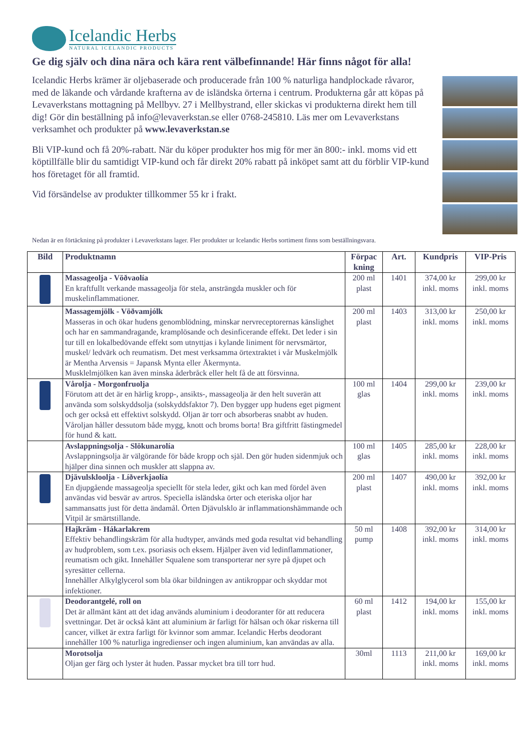Icelandic Herbs
NATURAL ICELANDIC PRODUCTS
Ge dig själv och dina nära och kära rent välbefinnande! Här finns något för alla!
Icelandic Herbs krämer är oljebaserade och producerade från 100 % naturliga handplockade råvaror, med de läkande och vårdande krafterna av de isländska örterna i centrum. Produkterna går att köpas på Levaverkstans mottagning på Mellbyv. 27 i Mellbystrand, eller skickas vi produkterna direkt hem till dig! Gör din beställning på info@levaverkstan.se eller 0768-245810. Läs mer om Levaverkstans verksamhet och produkter på www.levaverkstan.se
Bli VIP-kund och få 20%-rabatt. När du köper produkter hos mig för mer än 800:- inkl. moms vid ett köptillfälle blir du samtidigt VIP-kund och får direkt 20% rabatt på inköpet samt att du förblir VIP-kund hos företaget för all framtid.
Vid försändelse av produkter tillkommer 55 kr i frakt.
Nedan är en förtäckning på produkter i Levaverkstans lager. Fler produkter ur Icelandic Herbs sortiment finns som beställningsvara.
| Bild | Produktnamn | Förpac kning | Art. | Kundpris | VIP-Pris |
| --- | --- | --- | --- | --- | --- |
| | Massageolja - Vöðvaolía En kraftfullt verkande massageolja för stela, ansträngda muskler och för muskelinflammationer. | 200 ml plast | 1401 | 374,00 kr inkl. moms | 299,00 kr inkl. moms |
| | Massagemjölk - Vöðvamjólk Masseras in och ökar hudens genomblödning, minskar nervreceptorernas känslighet och har en sammandragande, kramplösande och desinficerande effekt. Det leder i sin tur till en lokalbedövande effekt som utnyttjas i kylande liniment för nervsmärtor, muskel/ ledvärk och reumatism. Det mest verksamma örtextraktet i vår Muskelmjölk är Mentha Arvensis = Japansk Mynta eller Åkermynta. Musklelmjölken kan även minska åderbråck eller helt få de att försvinna. | 200 ml plast | 1403 | 313,00 kr inkl. moms | 250,00 kr inkl. moms |
| | Vårolja - Morgonfruolja Förutom att det är en härlig kropp-, ansikts-, massageolja är den helt suverän att använda som solskyddsolja (solskyddsfaktor 7). Den bygger upp hudens eget pigment och ger också ett effektivt solskydd. Oljan är torr och absorberas snabbt av huden. Våroljan håller dessutom både mygg, knott och broms borta! Bra giftfritt fästingmedel för hund & katt. | 100 ml glas | 1404 | 299,00 kr inkl. moms | 239,00 kr inkl. moms |
| | Avslappningsolja - Slökunarolía Avslappningsolja är välgörande för både kropp och själ. Den gör huden sidenmjuk och hjälper dina sinnen och muskler att slappna av. | 100 ml glas | 1405 | 285,00 kr inkl. moms | 228,00 kr inkl. moms |
| | Djävulskloolja - Líðverkjaolía En djupgående massageolja speciellt för stela leder, gikt och kan med fördel även användas vid besvär av artros. Speciella isländska örter och eteriska oljor har sammansatts just för detta ändamål. Örten Djävulsklo är inflammationshämmande och Vitpil är smärtstillande. | 200 ml plast | 1407 | 490,00 kr inkl. moms | 392,00 kr inkl. moms |
| | Hajkräm - Hákarlakrem Effektiv behandlingskräm för alla hudtyper, används med goda resultat vid behandling av hudproblem, som t.ex. psoriasis och eksem. Hjälper även vid ledinflammationer, reumatism och gikt. Innehåller Squalene som transporterar ner syre på djupet och syresätter cellerna. Innehåller Alkylglycerol som bla ökar bildningen av antikroppar och skyddar mot infektioner. | 50 ml pump | 1408 | 392,00 kr inkl. moms | 314,00 kr inkl. moms |
| | Deodorantgelé, roll on Det är allmänt känt att det idag används aluminium i deodoranter för att reducera svettningar. Det är också känt att aluminium är farligt för hälsan och ökar riskerna till cancer, vilket är extra farligt för kvinnor som ammar. Icelandic Herbs deodorant innehåller 100 % naturliga ingredienser och ingen aluminium, kan användas av alla. | 60 ml plast | 1412 | 194,00 kr inkl. moms | 155,00 kr inkl. moms |
| | Morotsolja Oljan ger färg och lyster åt huden. Passar mycket bra till torr hud. | 30ml | 1113 | 211,00 kr inkl. moms | 169,00 kr inkl. moms |